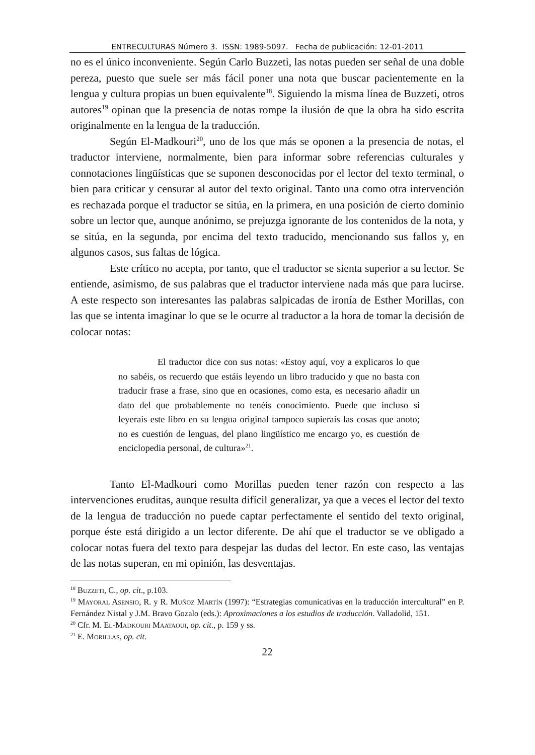ENTRECULTURAS Número 3. ISSN: 1989-5097. Fecha de publicación: 12-01-2011
no es el único inconveniente. Según Carlo Buzzeti, las notas pueden ser señal de una doble pereza, puesto que suele ser más fácil poner una nota que buscar pacientemente en la lengua y cultura propias un buen equivalente<sup>18</sup>. Siguiendo la misma línea de Buzzeti, otros autores<sup>19</sup> opinan que la presencia de notas rompe la ilusión de que la obra ha sido escrita originalmente en la lengua de la traducción.
Según El-Madkouri<sup>20</sup>, uno de los que más se oponen a la presencia de notas, el traductor interviene, normalmente, bien para informar sobre referencias culturales y connotaciones lingüísticas que se suponen desconocidas por el lector del texto terminal, o bien para criticar y censurar al autor del texto original. Tanto una como otra intervención es rechazada porque el traductor se sitúa, en la primera, en una posición de cierto dominio sobre un lector que, aunque anónimo, se prejuzga ignorante de los contenidos de la nota, y se sitúa, en la segunda, por encima del texto traducido, mencionando sus fallos y, en algunos casos, sus faltas de lógica.
Este crítico no acepta, por tanto, que el traductor se sienta superior a su lector. Se entiende, asimismo, de sus palabras que el traductor interviene nada más que para lucirse. A este respecto son interesantes las palabras salpicadas de ironía de Esther Morillas, con las que se intenta imaginar lo que se le ocurre al traductor a la hora de tomar la decisión de colocar notas:
El traductor dice con sus notas: «Estoy aquí, voy a explicaros lo que no sabéis, os recuerdo que estáis leyendo un libro traducido y que no basta con traducir frase a frase, sino que en ocasiones, como esta, es necesario añadir un dato del que probablemente no tenéis conocimiento. Puede que incluso si leyerais este libro en su lengua original tampoco supierais las cosas que anoto; no es cuestión de lenguas, del plano lingüístico me encargo yo, es cuestión de enciclopedia personal, de cultura»<sup>21</sup>.
Tanto El-Madkouri como Morillas pueden tener razón con respecto a las intervenciones eruditas, aunque resulta difícil generalizar, ya que a veces el lector del texto de la lengua de traducción no puede captar perfectamente el sentido del texto original, porque éste está dirigido a un lector diferente. De ahí que el traductor se ve obligado a colocar notas fuera del texto para despejar las dudas del lector. En este caso, las ventajas de las notas superan, en mi opinión, las desventajas.
<sup>18</sup> Buzzeti, C., op. cit., p.103.
<sup>19</sup> Mayoral Asensio, R. y R. Muñoz Martín (1997): “Estrategias comunicativas en la traducción intercultural” en P. Fernández Nistal y J.M. Bravo Gozalo (eds.): Aproximaciones a los estudios de traducción. Valladolid, 151.
<sup>20</sup> Cfr. M. El-Madkouri Maataoui, op. cit., p. 159 y ss.
<sup>21</sup> E. Morillas, op. cit.
22